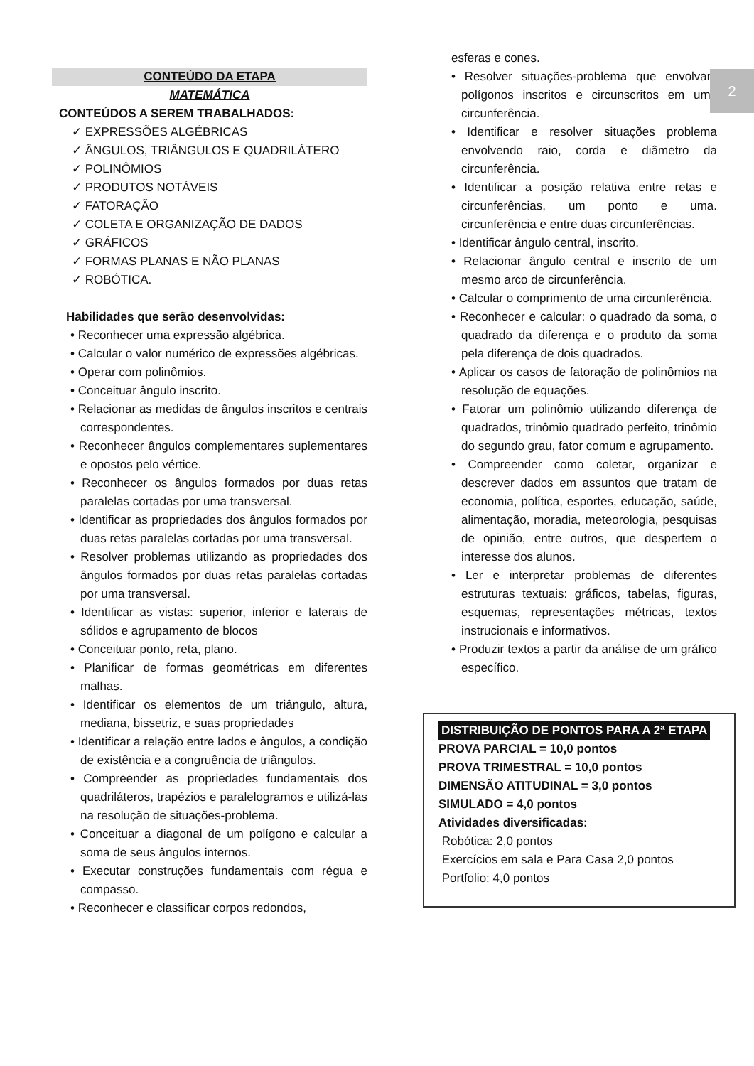2
CONTEÚDO DA ETAPA
MATEMÁTICA
CONTEÚDOS A SEREM TRABALHADOS:
✓ EXPRESSÕES ALGÉBRICAS
✓ ÂNGULOS, TRIÂNGULOS E QUADRILÁTERO
✓ POLINÔMIOS
✓ PRODUTOS NOTÁVEIS
✓ FATORAÇÃO
✓ COLETA E ORGANIZAÇÃO DE DADOS
✓ GRÁFICOS
✓ FORMAS PLANAS E NÃO PLANAS
✓ ROBÓTICA.
Habilidades que serão desenvolvidas:
• Reconhecer uma expressão algébrica.
• Calcular o valor numérico de expressões algébricas.
• Operar com polinômios.
• Conceituar ângulo inscrito.
• Relacionar as medidas de ângulos inscritos e centrais correspondentes.
• Reconhecer ângulos complementares suplementares e opostos pelo vértice.
• Reconhecer os ângulos formados por duas retas paralelas cortadas por uma transversal.
• Identificar as propriedades dos ângulos formados por duas retas paralelas cortadas por uma transversal.
• Resolver problemas utilizando as propriedades dos ângulos formados por duas retas paralelas cortadas por uma transversal.
• Identificar as vistas: superior, inferior e laterais de sólidos e agrupamento de blocos
• Conceituar ponto, reta, plano.
• Planificar de formas geométricas em diferentes malhas.
• Identificar os elementos de um triângulo, altura, mediana, bissetriz, e suas propriedades
• Identificar a relação entre lados e ângulos, a condição de existência e a congruência de triângulos.
• Compreender as propriedades fundamentais dos quadriláteros, trapézios e paralelogramos e utilizá-las na resolução de situações-problema.
• Conceituar a diagonal de um polígono e calcular a soma de seus ângulos internos.
• Executar construções fundamentais com régua e compasso.
• Reconhecer e classificar corpos redondos,
esferas e cones.
• Resolver situações-problema que envolvam polígonos inscritos e circunscritos em uma circunferência.
• Identificar e resolver situações problema envolvendo raio, corda e diâmetro da circunferência.
• Identificar a posição relativa entre retas e circunferências, um ponto e uma. circunferência e entre duas circunferências.
• Identificar ângulo central, inscrito.
• Relacionar ângulo central e inscrito de um mesmo arco de circunferência.
• Calcular o comprimento de uma circunferência.
• Reconhecer e calcular: o quadrado da soma, o quadrado da diferença e o produto da soma pela diferença de dois quadrados.
• Aplicar os casos de fatoração de polinômios na resolução de equações.
• Fatorar um polinômio utilizando diferença de quadrados, trinômio quadrado perfeito, trinômio do segundo grau, fator comum e agrupamento.
• Compreender como coletar, organizar e descrever dados em assuntos que tratam de economia, política, esportes, educação, saúde, alimentação, moradia, meteorologia, pesquisas de opinião, entre outros, que despertem o interesse dos alunos.
• Ler e interpretar problemas de diferentes estruturas textuais: gráficos, tabelas, figuras, esquemas, representações métricas, textos instrucionais e informativos.
• Produzir textos a partir da análise de um gráfico específico.
DISTRIBUIÇÃO DE PONTOS PARA A 2ª ETAPA
PROVA PARCIAL = 10,0 pontos
PROVA TRIMESTRAL = 10,0 pontos
DIMENSÃO ATITUDINAL = 3,0 pontos
SIMULADO = 4,0 pontos
Atividades diversificadas:
Robótica: 2,0 pontos
Exercícios em sala e Para Casa 2,0 pontos
Portfolio: 4,0 pontos